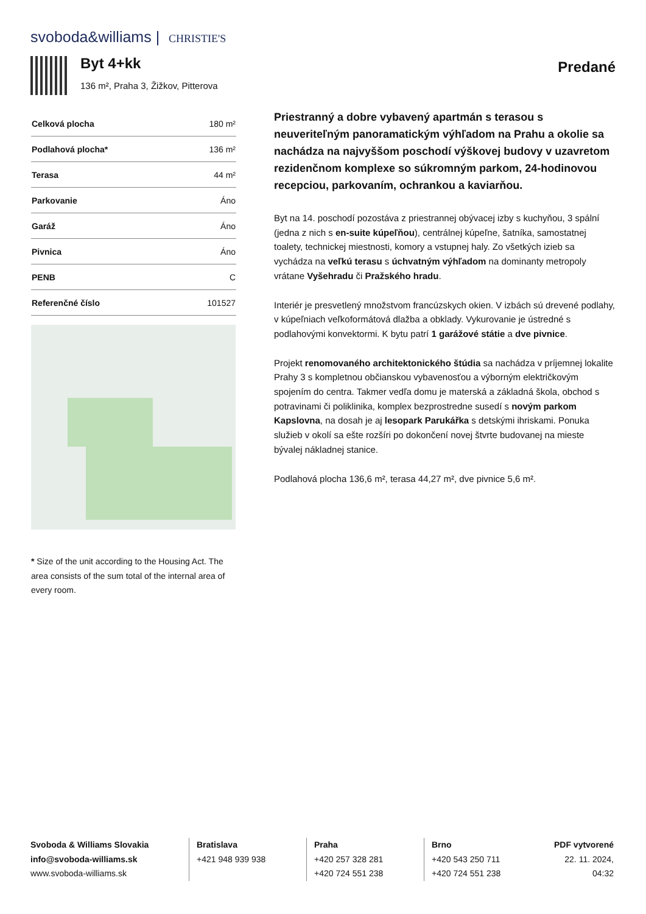svoboda&williams | CHRISTIE'S
Byt 4+kk
136 m², Praha 3, Žižkov, Pitterova
Predané
| Celková plocha | 180 m² |
| Podlahová plocha* | 136 m² |
| Terasa | 44 m² |
| Parkovanie | Áno |
| Garáž | Áno |
| Pivnica | Áno |
| PENB | C |
| Referenčné číslo | 101527 |
* Size of the unit according to the Housing Act. The area consists of the sum total of the internal area of every room.
Priestranný a dobre vybavený apartmán s terasou s neuveriteľným panoramatickým výhľadom na Prahu a okolie sa nachádza na najvyššom poschodí výškovej budovy v uzavretom rezidenčnom komplexe so súkromným parkom, 24-hodinovou recepciou, parkovaním, ochrankou a kaviarňou.
Byt na 14. poschodí pozostáva z priestrannej obývacej izby s kuchyňou, 3 spální (jedna z nich s en-suite kúpeľňou), centrálnej kúpeľne, šatníka, samostatnej toalety, technickej miestnosti, komory a vstupnej haly. Zo všetkých izieb sa vychádza na veľkú terasu s úchvatným výhľadom na dominanty metropoly vrátane Vyšehradu či Pražského hradu.
Interiér je presvetlený množstvom francúzskych okien. V izbách sú drevené podlahy, v kúpeľniach veľkoformátová dlažba a obklady. Vykurovanie je ústredné s podlahovými konvektormi. K bytu patrí 1 garážové státie a dve pivnice.
Projekt renomovaného architektonického štúdia sa nachádza v príjemnej lokalite Prahy 3 s kompletnou občianskou vybavenosťou a výborným električkovým spojením do centra. Takmer vedľa domu je materská a základná škola, obchod s potravinami či poliklinika, komplex bezprostredne susedí s novým parkom Kapslovna, na dosah je aj lesopark Parukářka s detskými ihriskami. Ponuka služieb v okolí sa ešte rozšíri po dokončení novej štvrte budovanej na mieste bývalej nákladnej stanice.
Podlahová plocha 136,6 m², terasa 44,27 m², dve pivnice 5,6 m².
Svoboda & Williams Slovakia
info@svoboda-williams.sk
www.svoboda-williams.sk
Bratislava
+421 948 939 938
Praha
+420 257 328 281
+420 724 551 238
Brno
+420 543 250 711
+420 724 551 238
PDF vytvorené
22. 11. 2024, 04:32